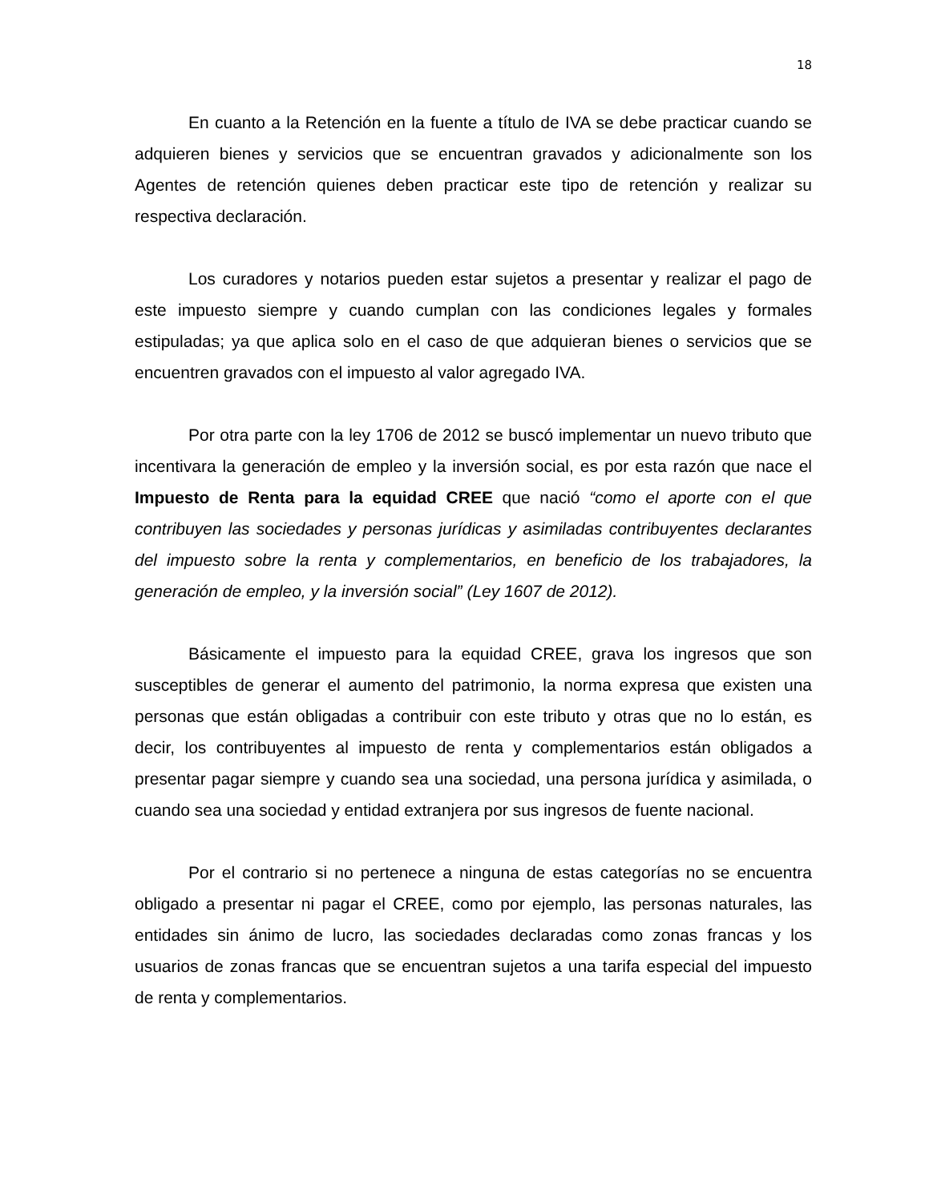18
En cuanto a la Retención en la fuente a título de IVA se debe practicar cuando se adquieren bienes y servicios que se encuentran gravados y adicionalmente son los Agentes de retención quienes deben practicar este tipo de retención y realizar su respectiva declaración.
Los curadores y notarios pueden estar sujetos a presentar y realizar el pago de este impuesto siempre y cuando cumplan con las condiciones legales y formales estipuladas; ya que aplica solo en el caso de que adquieran bienes o servicios que se encuentren gravados con el impuesto al valor agregado IVA.
Por otra parte con la ley 1706 de 2012 se buscó implementar un nuevo tributo que incentivara la generación de empleo y la inversión social, es por esta razón que nace el Impuesto de Renta para la equidad CREE que nació “como el aporte con el que contribuyen las sociedades y personas jurídicas y asimiladas contribuyentes declarantes del impuesto sobre la renta y complementarios, en beneficio de los trabajadores, la generación de empleo, y la inversión social” (Ley 1607 de 2012).
Básicamente el impuesto para la equidad CREE, grava los ingresos que son susceptibles de generar el aumento del patrimonio, la norma expresa que existen una personas que están obligadas a contribuir con este tributo y otras que no lo están, es decir, los contribuyentes al impuesto de renta y complementarios están obligados a presentar pagar siempre y cuando sea una sociedad, una persona jurídica y asimilada, o cuando sea una sociedad y entidad extranjera por sus ingresos de fuente nacional.
Por el contrario si no pertenece a ninguna de estas categorías no se encuentra obligado a presentar ni pagar el CREE, como por ejemplo, las personas naturales, las entidades sin ánimo de lucro, las sociedades declaradas como zonas francas y los usuarios de zonas francas que se encuentran sujetos a una tarifa especial del impuesto de renta y complementarios.